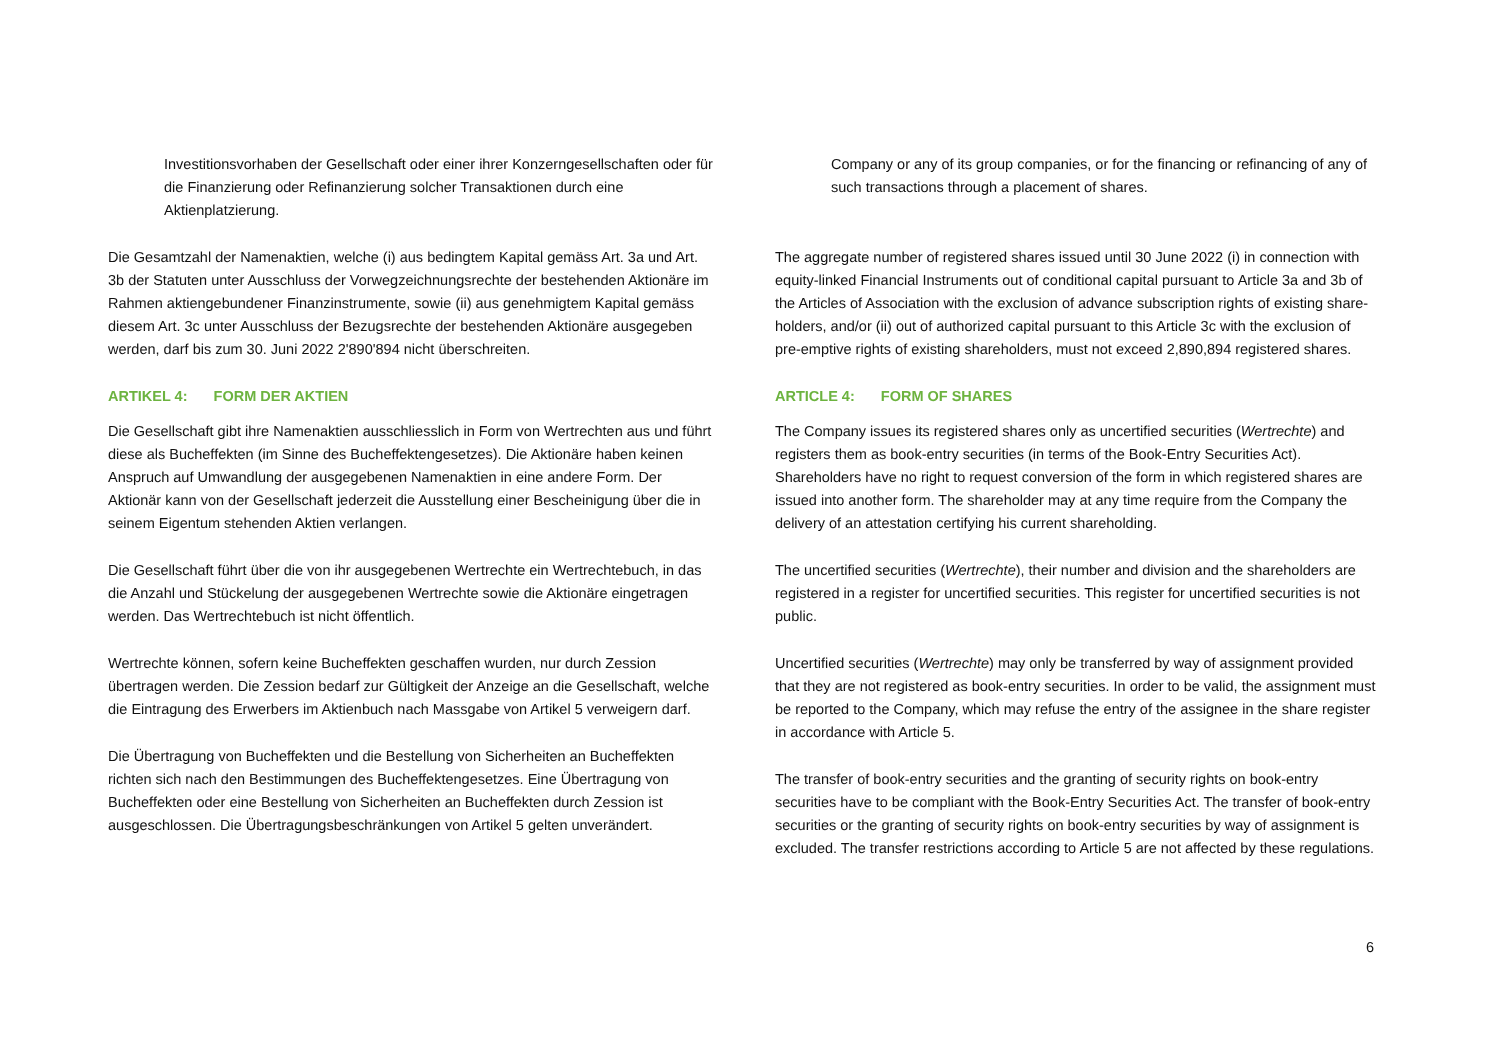Investitionsvorhaben der Gesellschaft oder einer ihrer Konzerngesellschaften oder für die Finanzierung oder Refinanzierung solcher Transaktionen durch eine Aktienplatzierung.
Die Gesamtzahl der Namenaktien, welche (i) aus bedingtem Kapital gemäss Art. 3a und Art. 3b der Statuten unter Ausschluss der Vorwegzeichnungsrechte der bestehenden Aktionäre im Rahmen aktiengebundener Finanzinstrumente, sowie (ii) aus genehmigtem Kapital gemäss diesem Art. 3c unter Ausschluss der Bezugsrechte der bestehenden Aktionäre ausgegeben werden, darf bis zum 30. Juni 2022 2'890'894 nicht überschreiten.
ARTIKEL 4: FORM DER AKTIEN
Die Gesellschaft gibt ihre Namenaktien ausschliesslich in Form von Wertrechten aus und führt diese als Bucheffekten (im Sinne des Bucheffektengesetzes). Die Aktionäre haben keinen Anspruch auf Umwandlung der ausgegebenen Namenaktien in eine andere Form. Der Aktionär kann von der Gesellschaft jederzeit die Ausstellung einer Bescheinigung über die in seinem Eigentum stehenden Aktien verlangen.
Die Gesellschaft führt über die von ihr ausgegebenen Wertrechte ein Wertrechtebuch, in das die Anzahl und Stückelung der ausgegebenen Wertrechte sowie die Aktionäre eingetragen werden. Das Wertrechtebuch ist nicht öffentlich.
Wertrechte können, sofern keine Bucheffekten geschaffen wurden, nur durch Zession übertragen werden. Die Zession bedarf zur Gültigkeit der Anzeige an die Gesellschaft, welche die Eintragung des Erwerbers im Aktienbuch nach Massgabe von Artikel 5 verweigern darf.
Die Übertragung von Bucheffekten und die Bestellung von Sicherheiten an Bucheffekten richten sich nach den Bestimmungen des Bucheffektengesetzes. Eine Übertragung von Bucheffekten oder eine Bestellung von Sicherheiten an Bucheffekten durch Zession ist ausgeschlossen. Die Übertragungsbeschränkungen von Artikel 5 gelten unverändert.
Company or any of its group companies, or for the financing or refinancing of any of such transactions through a placement of shares.
The aggregate number of registered shares issued until 30 June 2022 (i) in connection with equity-linked Financial Instruments out of conditional capital pursuant to Article 3a and 3b of the Articles of Association with the exclusion of advance subscription rights of existing share-holders, and/or (ii) out of authorized capital pursuant to this Article 3c with the exclusion of pre-emptive rights of existing shareholders, must not exceed 2,890,894 registered shares.
ARTICLE 4: FORM OF SHARES
The Company issues its registered shares only as uncertified securities (Wertrechte) and registers them as book-entry securities (in terms of the Book-Entry Securities Act). Shareholders have no right to request conversion of the form in which registered shares are issued into another form. The shareholder may at any time require from the Company the delivery of an attestation certifying his current shareholding.
The uncertified securities (Wertrechte), their number and division and the shareholders are registered in a register for uncertified securities. This register for uncertified securities is not public.
Uncertified securities (Wertrechte) may only be transferred by way of assignment provided that they are not registered as book-entry securities. In order to be valid, the assignment must be reported to the Company, which may refuse the entry of the assignee in the share register in accordance with Article 5.
The transfer of book-entry securities and the granting of security rights on book-entry securities have to be compliant with the Book-Entry Securities Act. The transfer of book-entry securities or the granting of security rights on book-entry securities by way of assignment is excluded. The transfer restrictions according to Article 5 are not affected by these regulations.
6